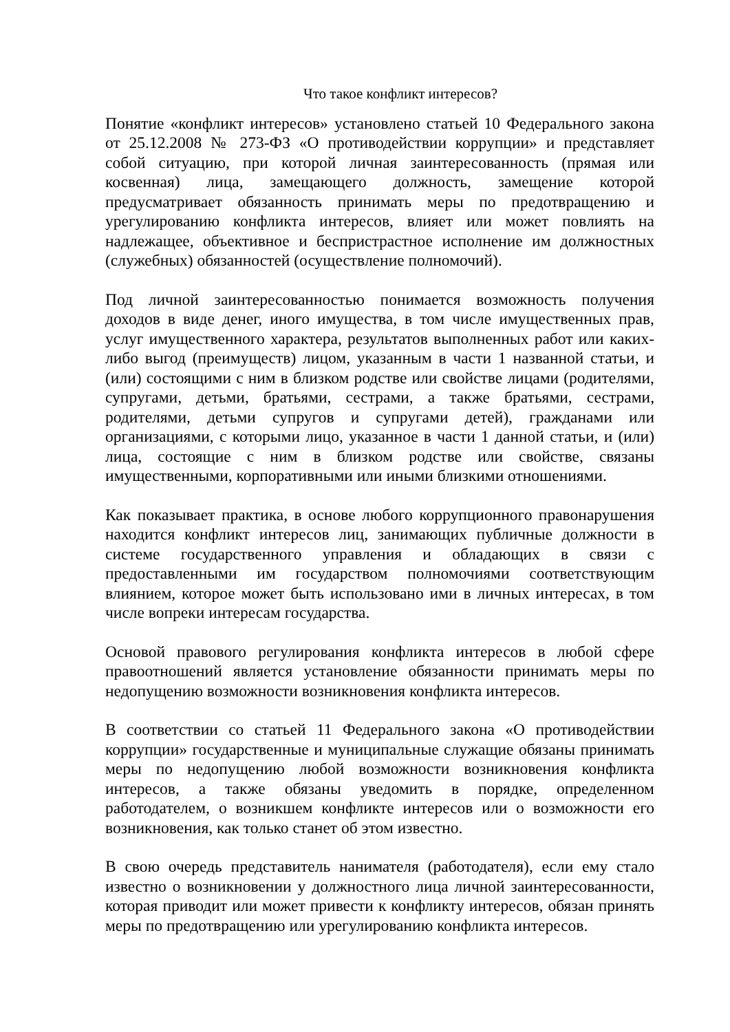Что такое конфликт интересов?
Понятие «конфликт интересов» установлено статьей 10 Федерального закона от 25.12.2008 № 273-ФЗ «О противодействии коррупции» и представляет собой ситуацию, при которой личная заинтересованность (прямая или косвенная) лица, замещающего должность, замещение которой предусматривает обязанность принимать меры по предотвращению и урегулированию конфликта интересов, влияет или может повлиять на надлежащее, объективное и беспристрастное исполнение им должностных (служебных) обязанностей (осуществление полномочий).
Под личной заинтересованностью понимается возможность получения доходов в виде денег, иного имущества, в том числе имущественных прав, услуг имущественного характера, результатов выполненных работ или каких-либо выгод (преимуществ) лицом, указанным в части 1 названной статьи, и (или) состоящими с ним в близком родстве или свойстве лицами (родителями, супругами, детьми, братьями, сестрами, а также братьями, сестрами, родителями, детьми супругов и супругами детей), гражданами или организациями, с которыми лицо, указанное в части 1 данной статьи, и (или) лица, состоящие с ним в близком родстве или свойстве, связаны имущественными, корпоративными или иными близкими отношениями.
Как показывает практика, в основе любого коррупционного правонарушения находится конфликт интересов лиц, занимающих публичные должности в системе государственного управления и обладающих в связи с предоставленными им государством полномочиями соответствующим влиянием, которое может быть использовано ими в личных интересах, в том числе вопреки интересам государства.
Основой правового регулирования конфликта интересов в любой сфере правоотношений является установление обязанности принимать меры по недопущению возможности возникновения конфликта интересов.
В соответствии со статьей 11 Федерального закона «О противодействии коррупции» государственные и муниципальные служащие обязаны принимать меры по недопущению любой возможности возникновения конфликта интересов, а также обязаны уведомить в порядке, определенном работодателем, о возникшем конфликте интересов или о возможности его возникновения, как только станет об этом известно.
В свою очередь представитель нанимателя (работодателя), если ему стало известно о возникновении у должностного лица личной заинтересованности, которая приводит или может привести к конфликту интересов, обязан принять меры по предотвращению или урегулированию конфликта интересов.